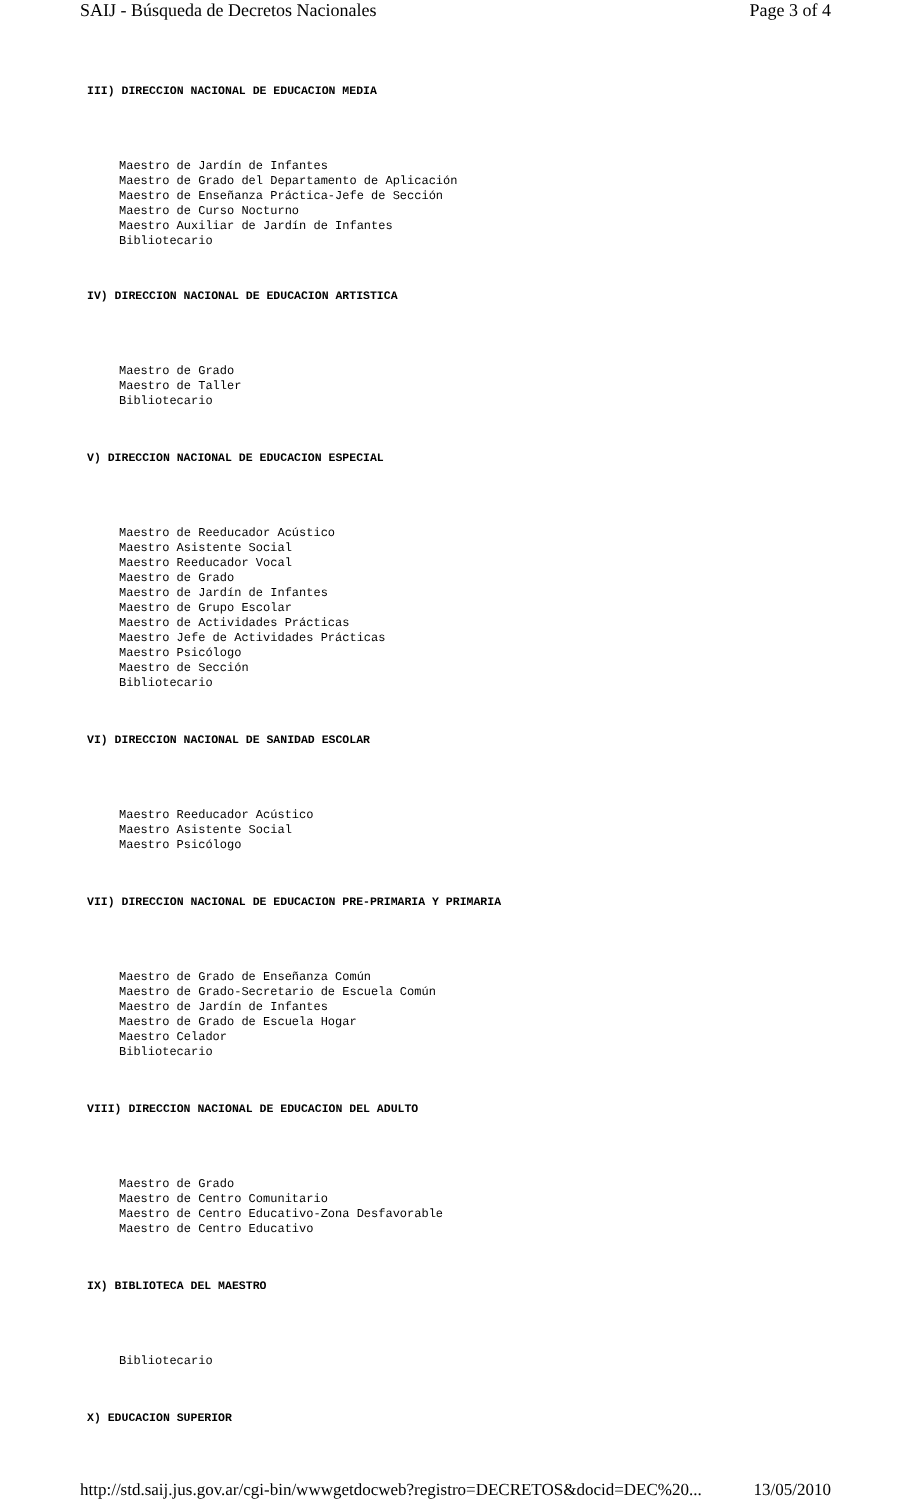SAIJ - Búsqueda de Decretos Nacionales Page 3 of 4
III) DIRECCION NACIONAL DE EDUCACION MEDIA
Maestro de Jardín de Infantes
Maestro de Grado del Departamento de Aplicación
Maestro de Enseñanza Práctica-Jefe de Sección
Maestro de Curso Nocturno
Maestro Auxiliar de Jardín de Infantes
Bibliotecario
IV) DIRECCION NACIONAL DE EDUCACION ARTISTICA
Maestro de Grado
Maestro de Taller
Bibliotecario
V) DIRECCION NACIONAL DE EDUCACION ESPECIAL
Maestro de Reeducador Acústico
Maestro Asistente Social
Maestro Reeducador Vocal
Maestro de Grado
Maestro de Jardín de Infantes
Maestro de Grupo Escolar
Maestro de Actividades Prácticas
Maestro Jefe de Actividades Prácticas
Maestro Psicólogo
Maestro de Sección
Bibliotecario
VI) DIRECCION NACIONAL DE SANIDAD ESCOLAR
Maestro Reeducador Acústico
Maestro Asistente Social
Maestro Psicólogo
VII) DIRECCION NACIONAL DE EDUCACION PRE-PRIMARIA Y PRIMARIA
Maestro de Grado de Enseñanza Común
Maestro de Grado-Secretario de Escuela Común
Maestro de Jardín de Infantes
Maestro de Grado de Escuela Hogar
Maestro Celador
Bibliotecario
VIII) DIRECCION NACIONAL DE EDUCACION DEL ADULTO
Maestro de Grado
Maestro de Centro Comunitario
Maestro de Centro Educativo-Zona Desfavorable
Maestro de Centro Educativo
IX) BIBLIOTECA DEL MAESTRO
Bibliotecario
X) EDUCACION SUPERIOR
http://std.saij.jus.gov.ar/cgi-bin/wwwgetdocweb?registro=DECRETOS&docid=DEC%20... 13/05/2010